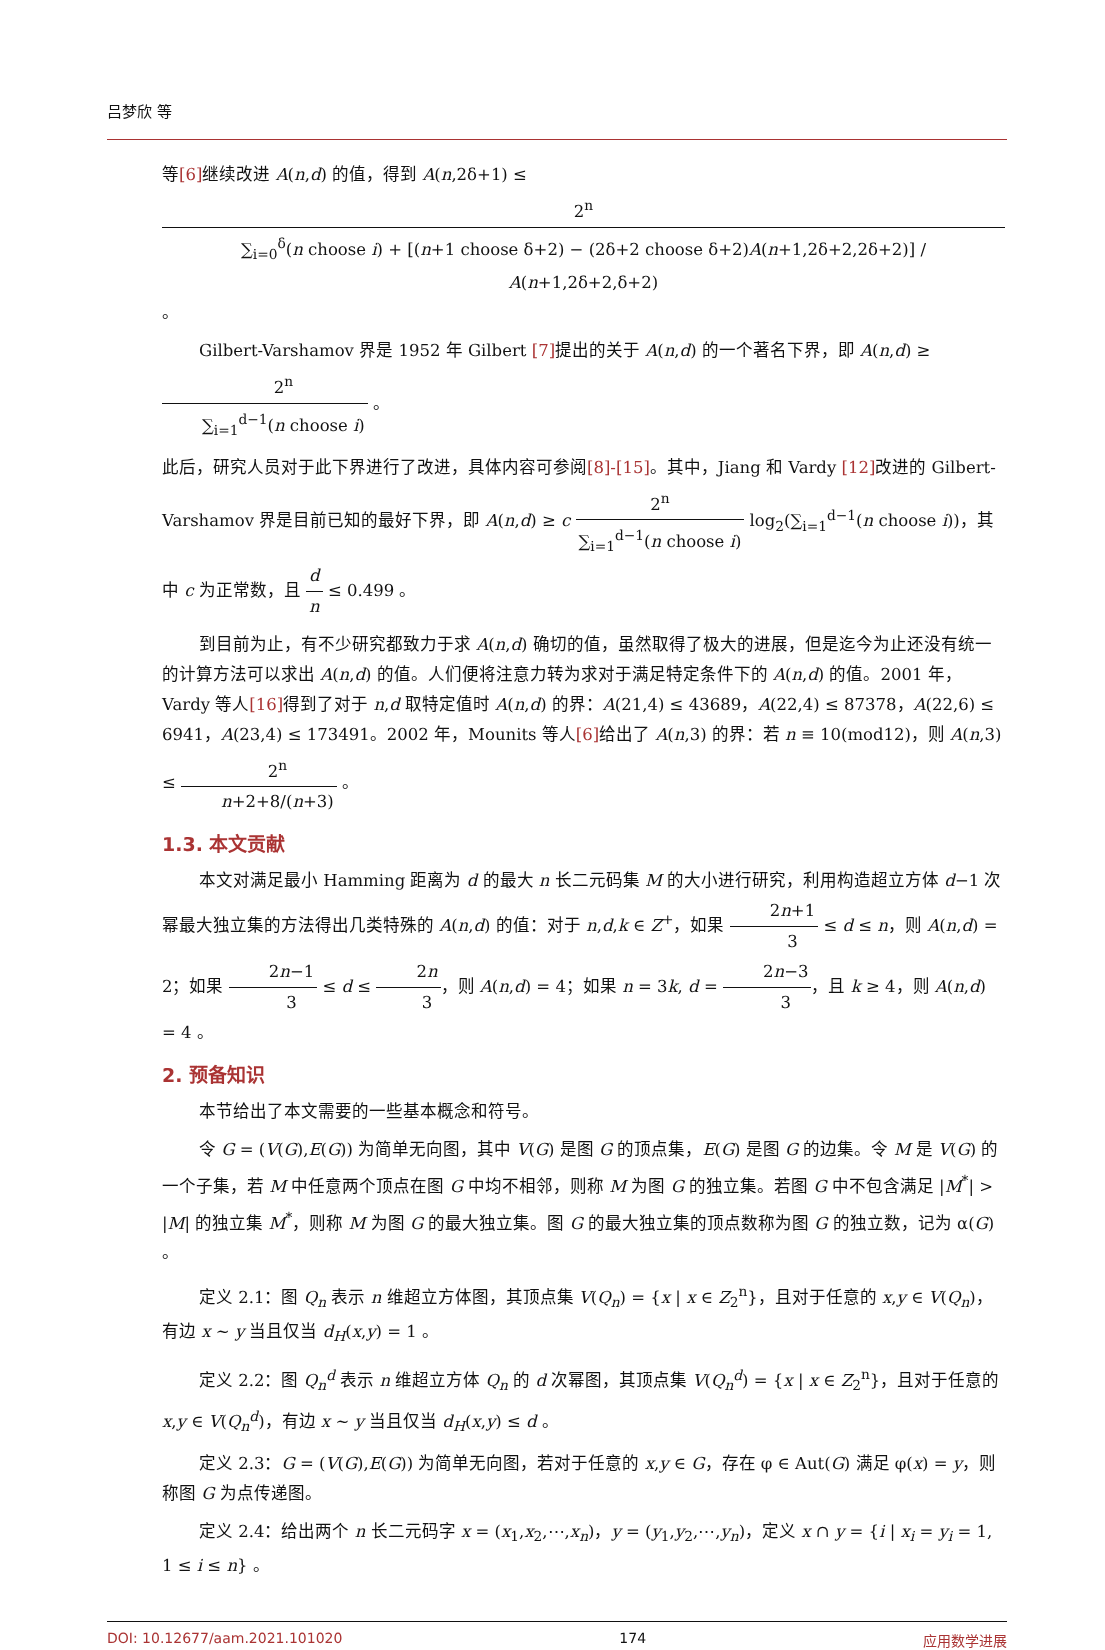吕梦欣 等
等[6] 继续改进 A(n,d) 的值，得到 A(n,2δ+1) ≤ 2<sup>n</sup> ∑<sub>i=0</sub><sup>δ</sup>(n choose i) + [(n+1 choose δ+2) − (2δ+2 choose δ+2)A(n+1,2δ+2,2δ+2)] / A(n+1,2δ+2,δ+2) 。
Gilbert-Varshamov 界是 1952 年 Gilbert [7] 提出的关于 A(n,d) 的一个著名下界，即 A(n,d) ≥ 2<sup>n</sup> ∑<sub>i=1</sub><sup>d−1</sup>(n choose i) 。
此后，研究人员对于此下界进行了改进，具体内容可参阅[8]-[15]。其中，Jiang 和 Vardy [12] 改进的 Gilbert-Varshamov 界是目前已知的最好下界，即 A(n,d) ≥ c 2<sup>n</sup> ∑<sub>i=1</sub><sup>d−1</sup>(n choose i) log<sub>2</sub>(∑<sub>i=1</sub><sup>d−1</sup>(n choose i))，其中 c 为正常数，且 d n ≤ 0.499 。
到目前为止，有不少研究都致力于求 A(n,d) 确切的值，虽然取得了极大的进展，但是迄今为止还没有统一的计算方法可以求出 A(n,d) 的值。人们便将注意力转为求对于满足特定条件下的 A(n,d) 的值。2001 年，Vardy 等人[16] 得到了对于 n,d 取特定值时 A(n,d) 的界：A(21,4) ≤ 43689，A(22,4) ≤ 87378，A(22,6) ≤ 6941，A(23,4) ≤ 173491。2002 年，Mounits 等人[6] 给出了 A(n,3) 的界：若 n ≡ 10(mod12)，则 A(n,3) ≤ 2<sup>n</sup> n+2+8/(n+3) 。
1.3. 本文贡献
本文对满足最小 Hamming 距离为 d 的最大 n 长二元码集 M 的大小进行研究，利用构造超立方体 d−1 次幂最大独立集的方法得出几类特殊的 A(n,d) 的值：对于 n,d,k ∈ Z<sup>+</sup>，如果 2n+1 3 ≤ d ≤ n，则 A(n,d) = 2；如果 2n−1 3 ≤ d ≤ 2n 3，则 A(n,d) = 4；如果 n = 3k, d = 2n−3 3，且 k ≥ 4，则 A(n,d) = 4 。
2. 预备知识
本节给出了本文需要的一些基本概念和符号。
令 G = (V(G),E(G)) 为简单无向图，其中 V(G) 是图 G 的顶点集，E(G) 是图 G 的边集。令 M 是 V(G) 的一个子集，若 M 中任意两个顶点在图 G 中均不相邻，则称 M 为图 G 的独立集。若图 G 中不包含满足 |M<sup>*</sup>| > |M| 的独立集 M<sup>*</sup>，则称 M 为图 G 的最大独立集。图 G 的最大独立集的顶点数称为图 G 的独立数，记为 α(G) 。
定义 2.1：图 Q<sub>n</sub> 表示 n 维超立方体图，其顶点集 V(Q<sub>n</sub>) = {x | x ∈ Z<sub>2</sub><sup>n</sup>}，且对于任意的 x,y ∈ V(Q<sub>n</sub>)，有边 x ~ y 当且仅当 d<sub>H</sub>(x,y) = 1 。
定义 2.2：图 Q<sub>n</sub><sup>d</sup> 表示 n 维超立方体 Q<sub>n</sub> 的 d 次幂图，其顶点集 V(Q<sub>n</sub><sup>d</sup>) = {x | x ∈ Z<sub>2</sub><sup>n</sup>}，且对于任意的 x,y ∈ V(Q<sub>n</sub><sup>d</sup>)，有边 x ~ y 当且仅当 d<sub>H</sub>(x,y) ≤ d 。
定义 2.3：G = (V(G),E(G)) 为简单无向图，若对于任意的 x,y ∈ G，存在 φ ∈ Aut(G) 满足 φ(x) = y，则称图 G 为点传递图。
定义 2.4：给出两个 n 长二元码字 x = (x<sub>1</sub>,x<sub>2</sub>,⋯,x<sub>n</sub>)，y = (y<sub>1</sub>,y<sub>2</sub>,⋯,y<sub>n</sub>)，定义 x ∩ y = {i | x<sub>i</sub> = y<sub>i</sub> = 1, 1 ≤ i ≤ n} 。
DOI: 10.12677/aam.2021.101020 174 应用数学进展